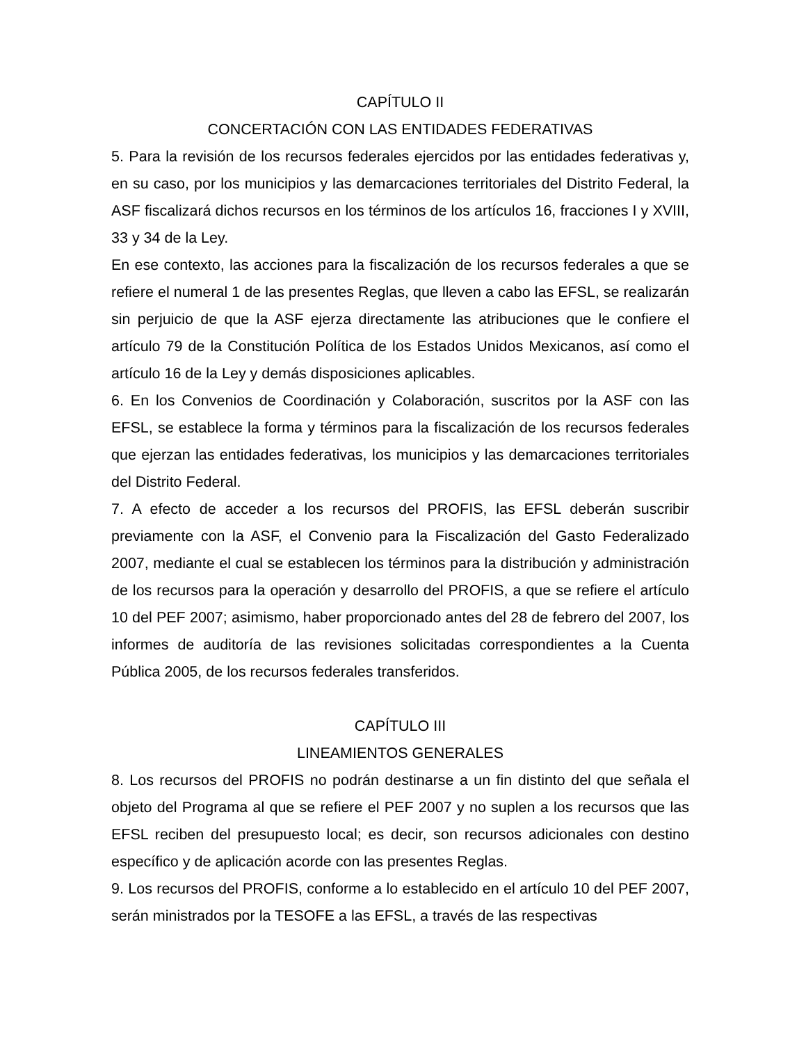CAPÍTULO II
CONCERTACIÓN CON LAS ENTIDADES FEDERATIVAS
5. Para la revisión de los recursos federales ejercidos por las entidades federativas y, en su caso, por los municipios y las demarcaciones territoriales del Distrito Federal, la ASF fiscalizará dichos recursos en los términos de los artículos 16, fracciones I y XVIII, 33 y 34 de la Ley.
En ese contexto, las acciones para la fiscalización de los recursos federales a que se refiere el numeral 1 de las presentes Reglas, que lleven a cabo las EFSL, se realizarán sin perjuicio de que la ASF ejerza directamente las atribuciones que le confiere el artículo 79 de la Constitución Política de los Estados Unidos Mexicanos, así como el artículo 16 de la Ley y demás disposiciones aplicables.
6. En los Convenios de Coordinación y Colaboración, suscritos por la ASF con las EFSL, se establece la forma y términos para la fiscalización de los recursos federales que ejerzan las entidades federativas, los municipios y las demarcaciones territoriales del Distrito Federal.
7. A efecto de acceder a los recursos del PROFIS, las EFSL deberán suscribir previamente con la ASF, el Convenio para la Fiscalización del Gasto Federalizado 2007, mediante el cual se establecen los términos para la distribución y administración de los recursos para la operación y desarrollo del PROFIS, a que se refiere el artículo 10 del PEF 2007; asimismo, haber proporcionado antes del 28 de febrero del 2007, los informes de auditoría de las revisiones solicitadas correspondientes a la Cuenta Pública 2005, de los recursos federales transferidos.
CAPÍTULO III
LINEAMIENTOS GENERALES
8. Los recursos del PROFIS no podrán destinarse a un fin distinto del que señala el objeto del Programa al que se refiere el PEF 2007 y no suplen a los recursos que las EFSL reciben del presupuesto local; es decir, son recursos adicionales con destino específico y de aplicación acorde con las presentes Reglas.
9. Los recursos del PROFIS, conforme a lo establecido en el artículo 10 del PEF 2007, serán ministrados por la TESOFE a las EFSL, a través de las respectivas